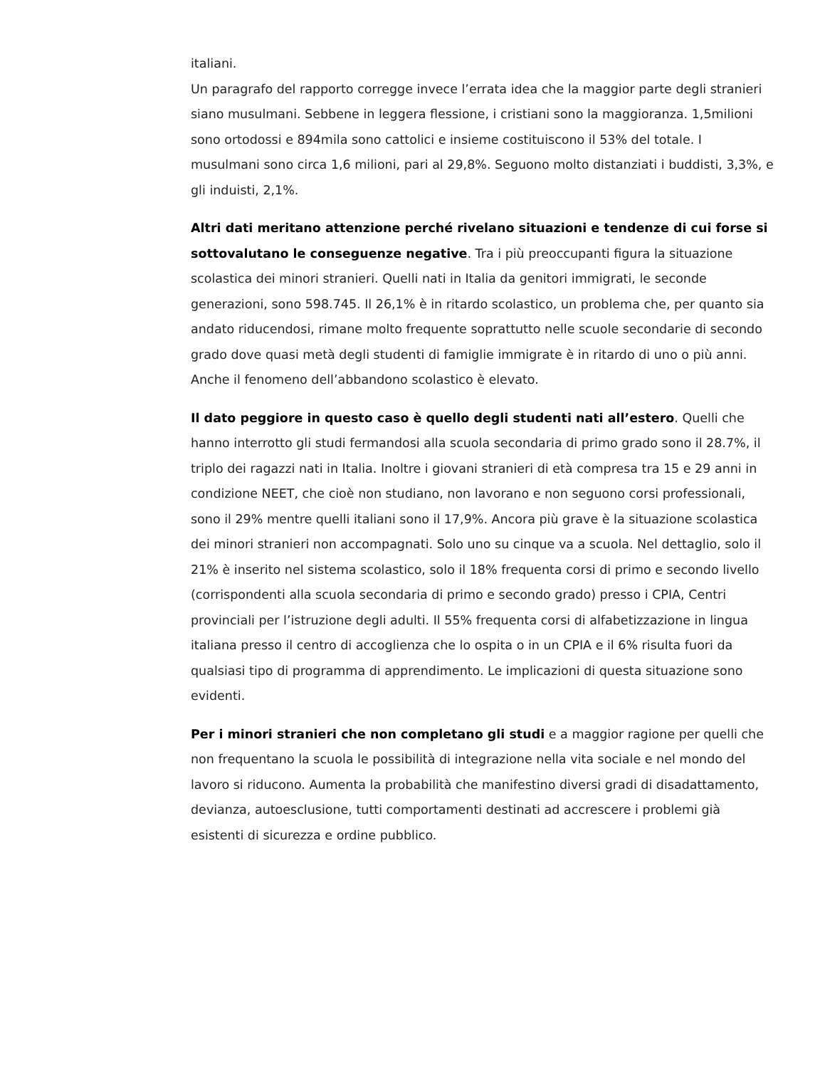italiani.
Un paragrafo del rapporto corregge invece l’errata idea che la maggior parte degli stranieri siano musulmani. Sebbene in leggera flessione, i cristiani sono la maggioranza. 1,5milioni sono ortodossi e 894mila sono cattolici e insieme costituiscono il 53% del totale. I musulmani sono circa 1,6 milioni, pari al 29,8%. Seguono molto distanziati i buddisti, 3,3%, e gli induisti, 2,1%.
Altri dati meritano attenzione perché rivelano situazioni e tendenze di cui forse si sottovalutano le conseguenze negative. Tra i più preoccupanti figura la situazione scolastica dei minori stranieri. Quelli nati in Italia da genitori immigrati, le seconde generazioni, sono 598.745. Il 26,1% è in ritardo scolastico, un problema che, per quanto sia andato riducendosi, rimane molto frequente soprattutto nelle scuole secondarie di secondo grado dove quasi metà degli studenti di famiglie immigrate è in ritardo di uno o più anni. Anche il fenomeno dell’abbandono scolastico è elevato.
Il dato peggiore in questo caso è quello degli studenti nati all’estero. Quelli che hanno interrotto gli studi fermandosi alla scuola secondaria di primo grado sono il 28.7%, il triplo dei ragazzi nati in Italia. Inoltre i giovani stranieri di età compresa tra 15 e 29 anni in condizione NEET, che cioè non studiano, non lavorano e non seguono corsi professionali, sono il 29% mentre quelli italiani sono il 17,9%. Ancora più grave è la situazione scolastica dei minori stranieri non accompagnati. Solo uno su cinque va a scuola. Nel dettaglio, solo il 21% è inserito nel sistema scolastico, solo il 18% frequenta corsi di primo e secondo livello (corrispondenti alla scuola secondaria di primo e secondo grado) presso i CPIA, Centri provinciali per l’istruzione degli adulti. Il 55% frequenta corsi di alfabetizzazione in lingua italiana presso il centro di accoglienza che lo ospita o in un CPIA e il 6% risulta fuori da qualsiasi tipo di programma di apprendimento. Le implicazioni di questa situazione sono evidenti.
Per i minori stranieri che non completano gli studi e a maggior ragione per quelli che non frequentano la scuola le possibilità di integrazione nella vita sociale e nel mondo del lavoro si riducono. Aumenta la probabilità che manifestino diversi gradi di disadattamento, devianza, autoesclusione, tutti comportamenti destinati ad accrescere i problemi già esistenti di sicurezza e ordine pubblico.